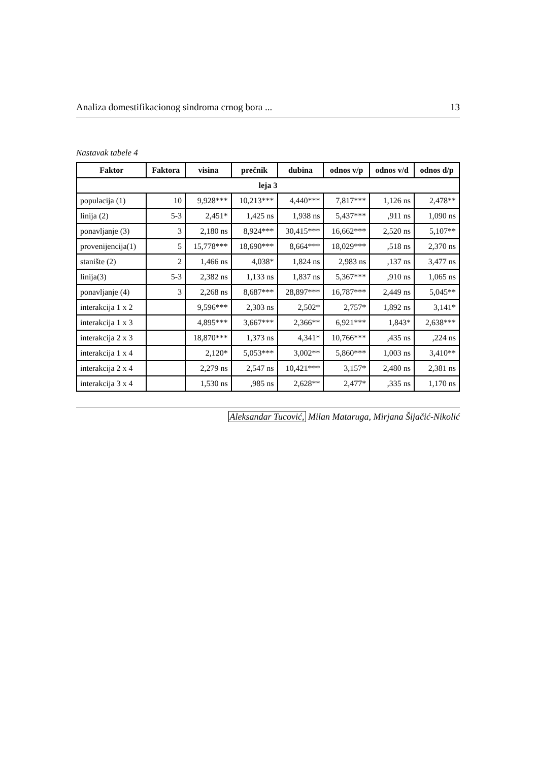Analiza domestifikacionog sindroma crnog bora ... 13
Nastavak tabele 4
| Faktor | Faktora | visina | prečnik | dubina | odnos v/p | odnos v/d | odnos d/p |
| --- | --- | --- | --- | --- | --- | --- | --- |
| leja 3 | | | | | | | |
| populacija (1) | 10 | 9,928*** | 10,213*** | 4,440*** | 7,817*** | 1,126 ns | 2,478** |
| linija (2) | 5-3 | 2,451* | 1,425 ns | 1,938 ns | 5,437*** | ,911 ns | 1,090 ns |
| ponavljanje (3) | 3 | 2,180 ns | 8,924*** | 30,415*** | 16,662*** | 2,520 ns | 5,107** |
| provenijencija(1) | 5 | 15,778*** | 18,690*** | 8,664*** | 18,029*** | ,518 ns | 2,370 ns |
| stanište (2) | 2 | 1,466 ns | 4,038* | 1,824 ns | 2,983 ns | ,137 ns | 3,477 ns |
| linija(3) | 5-3 | 2,382 ns | 1,133 ns | 1,837 ns | 5,367*** | ,910 ns | 1,065 ns |
| ponavljanje (4) | 3 | 2,268 ns | 8,687*** | 28,897*** | 16,787*** | 2,449 ns | 5,045** |
| interakcija 1 x 2 | | 9,596*** | 2,303 ns | 2,502* | 2,757* | 1,892 ns | 3,141* |
| interakcija 1 x 3 | | 4,895*** | 3,667*** | 2,366** | 6,921*** | 1,843* | 2,638*** |
| interakcija 2 x 3 | | 18,870*** | 1,373 ns | 4,341* | 10,766*** | ,435 ns | ,224 ns |
| interakcija 1 x 4 | | 2,120* | 5,053*** | 3,002** | 5,860*** | 1,003 ns | 3,410** |
| interakcija 2 x 4 | | 2,279 ns | 2,547 ns | 10,421*** | 3,157* | 2,480 ns | 2,381 ns |
| interakcija 3 x 4 | | 1,530 ns | ,985 ns | 2,628** | 2,477* | ,335 ns | 1,170 ns |
Aleksandar Tucović, Milan Mataruga, Mirjana Šijačić-Nikolić